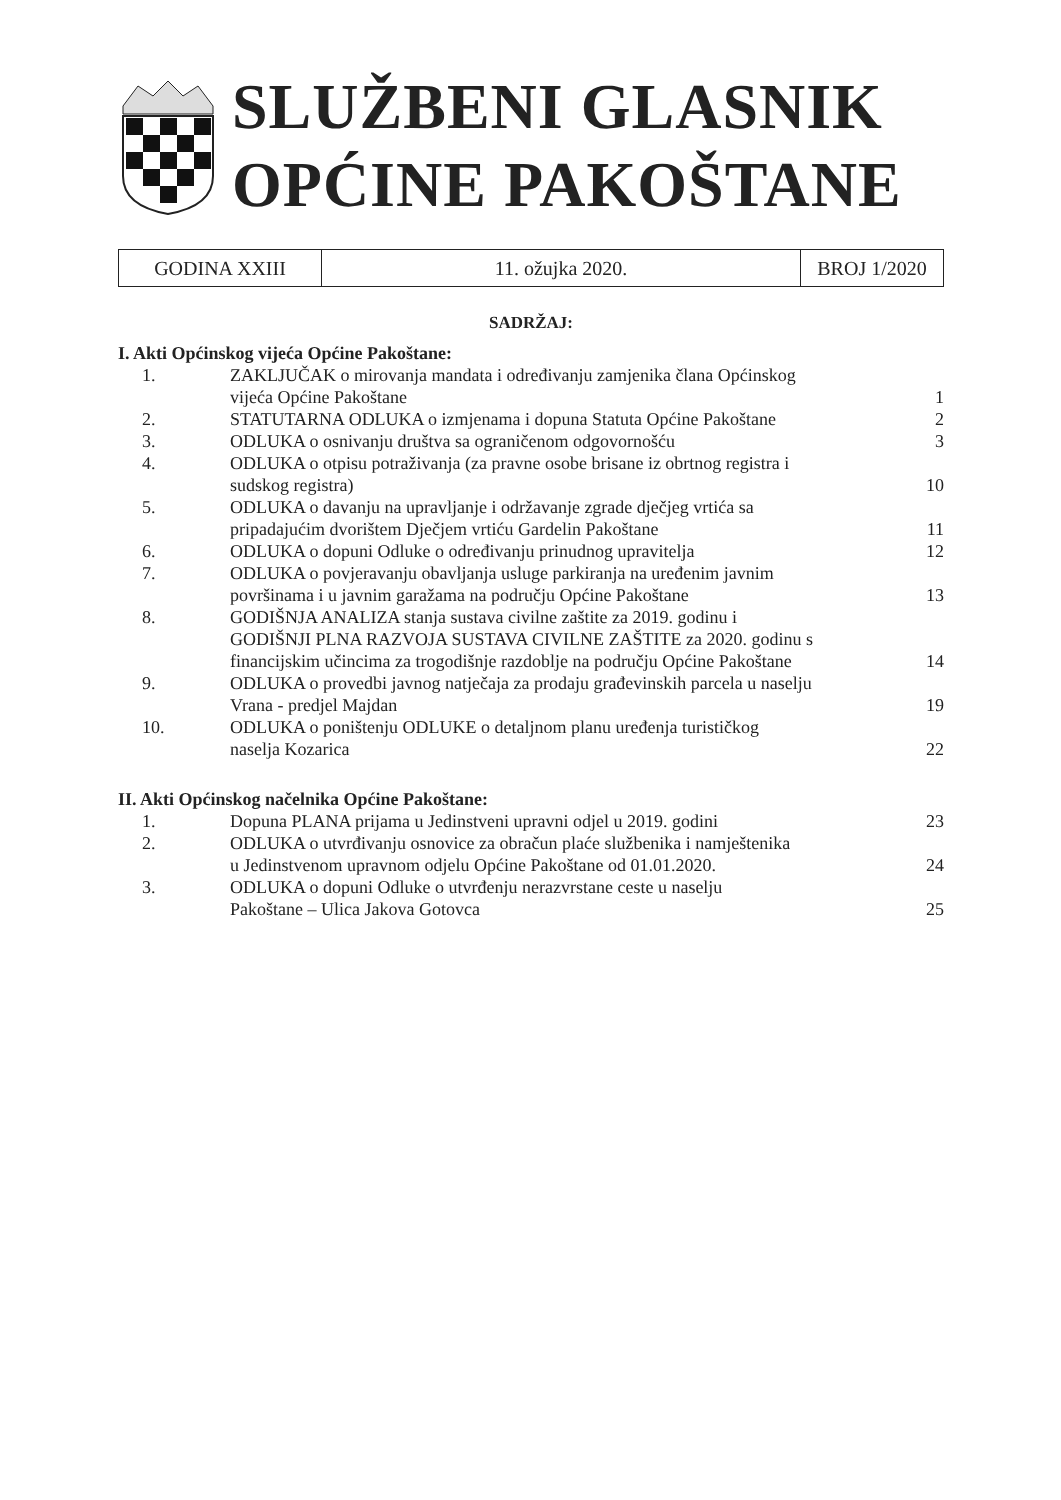SLUŽBENI GLASNIK
OPĆINE PAKOŠTANE
| GODINA XXIII | 11. ožujka 2020. | BROJ 1/2020 |
SADRŽAJ:
I. Akti Općinskog vijeća Općine Pakoštane:
| 1. | ZAKLJUČAK o mirovanja mandata i određivanju zamjenika člana Općinskog vijeća Općine Pakoštane | 1 |
| 2. | STATUTARNA ODLUKA o izmjenama i dopuna Statuta Općine Pakoštane | 2 |
| 3. | ODLUKA o osnivanju društva sa ograničenom odgovornošću | 3 |
| 4. | ODLUKA o otpisu potraživanja (za pravne osobe brisane iz obrtnog registra i sudskog registra) | 10 |
| 5. | ODLUKA o davanju na upravljanje i održavanje zgrade dječjeg vrtića sa pripadajućim dvorištem Dječjem vrtiću Gardelin Pakoštane | 11 |
| 6. | ODLUKA o dopuni Odluke o određivanju prinudnog upravitelja | 12 |
| 7. | ODLUKA o povjeravanju obavljanja usluge parkiranja na uređenim javnim površinama i u javnim garažama na području Općine Pakoštane | 13 |
| 8. | GODIŠNJA ANALIZA stanja sustava civilne zaštite za 2019. godinu i GODIŠNJI PLNA RAZVOJA SUSTAVA CIVILNE ZAŠTITE za 2020. godinu s financijskim učincima za trogodišnje razdoblje na području Općine Pakoštane | 14 |
| 9. | ODLUKA o provedbi javnog natječaja za prodaju građevinskih parcela u naselju Vrana - predjel Majdan | 19 |
| 10. | ODLUKA o poništenju ODLUKE o detaljnom planu uređenja turističkog naselja Kozarica | 22 |
II. Akti Općinskog načelnika Općine Pakoštane:
| 1. | Dopuna PLANA prijama u Jedinstveni upravni odjel u 2019. godini | 23 |
| 2. | ODLUKA o utvrđivanju osnovice za obračun plaće službenika i namještenika u Jedinstvenom upravnom odjelu Općine Pakoštane od 01.01.2020. | 24 |
| 3. | ODLUKA o dopuni Odluke o utvrđenju nerazvrstane ceste u naselju Pakoštane – Ulica Jakova Gotovca | 25 |